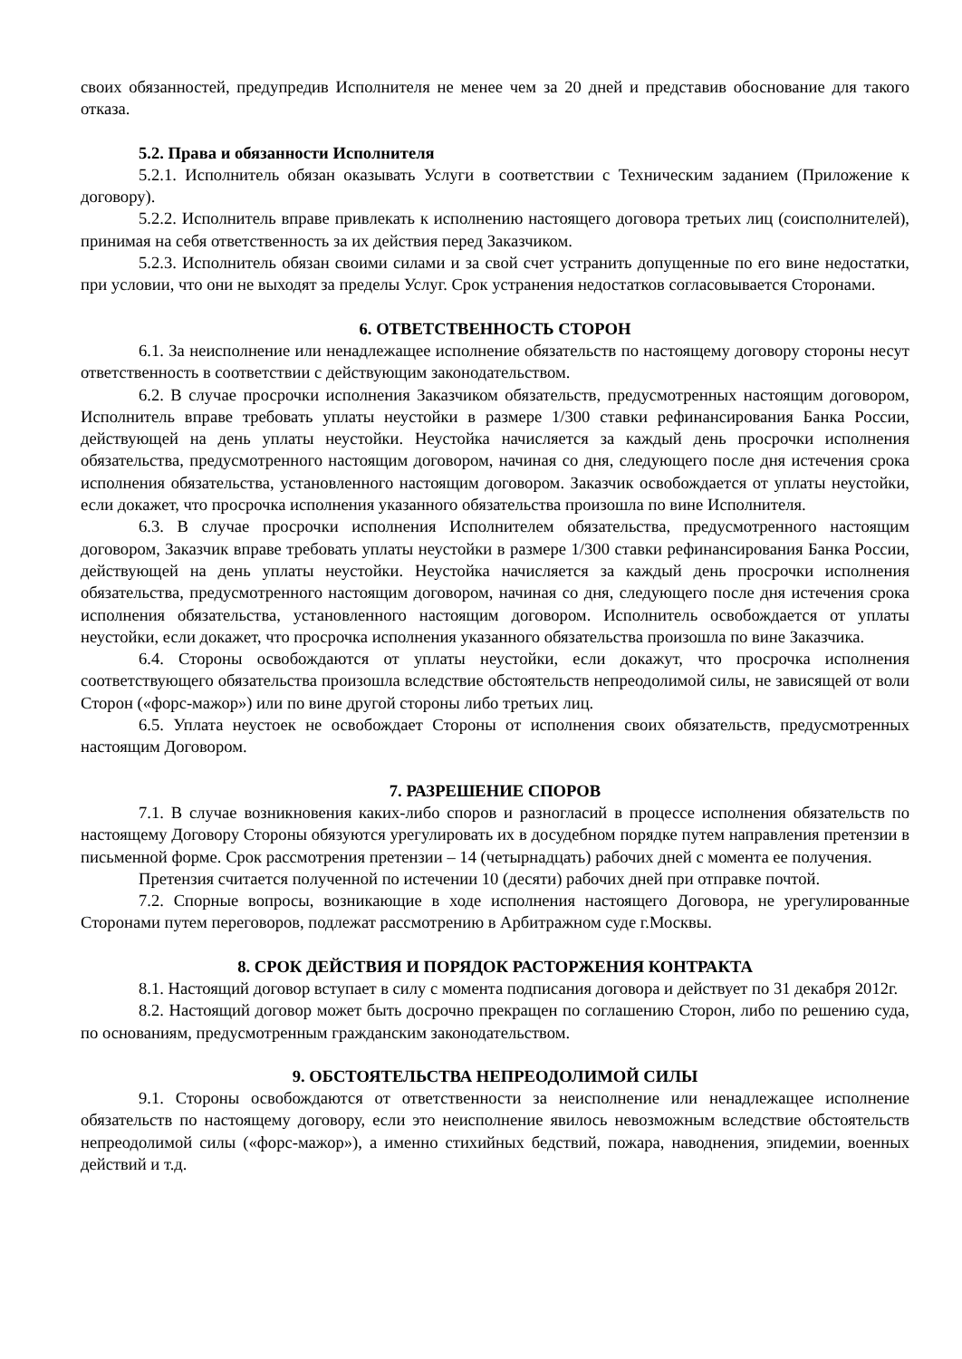своих обязанностей, предупредив Исполнителя не менее чем за 20 дней и представив обоснование для такого отказа.
5.2. Права и обязанности Исполнителя
5.2.1. Исполнитель обязан оказывать Услуги в соответствии с Техническим заданием (Приложение к договору).
5.2.2. Исполнитель вправе привлекать к исполнению настоящего договора третьих лиц (соисполнителей), принимая на себя ответственность за их действия перед Заказчиком.
5.2.3. Исполнитель обязан своими силами и за свой счет устранить допущенные по его вине недостатки, при условии, что они не выходят за пределы Услуг. Срок устранения недостатков согласовывается Сторонами.
6. ОТВЕТСТВЕННОСТЬ СТОРОН
6.1. За неисполнение или ненадлежащее исполнение обязательств по настоящему договору стороны несут ответственность в соответствии с действующим законодательством.
6.2. В случае просрочки исполнения Заказчиком обязательств, предусмотренных настоящим договором, Исполнитель вправе требовать уплаты неустойки в размере 1/300 ставки рефинансирования Банка России, действующей на день уплаты неустойки. Неустойка начисляется за каждый день просрочки исполнения обязательства, предусмотренного настоящим договором, начиная со дня, следующего после дня истечения срока исполнения обязательства, установленного настоящим договором. Заказчик освобождается от уплаты неустойки, если докажет, что просрочка исполнения указанного обязательства произошла по вине Исполнителя.
6.3. В случае просрочки исполнения Исполнителем обязательства, предусмотренного настоящим договором, Заказчик вправе требовать уплаты неустойки в размере 1/300 ставки рефинансирования Банка России, действующей на день уплаты неустойки. Неустойка начисляется за каждый день просрочки исполнения обязательства, предусмотренного настоящим договором, начиная со дня, следующего после дня истечения срока исполнения обязательства, установленного настоящим договором. Исполнитель освобождается от уплаты неустойки, если докажет, что просрочка исполнения указанного обязательства произошла по вине Заказчика.
6.4. Стороны освобождаются от уплаты неустойки, если докажут, что просрочка исполнения соответствующего обязательства произошла вследствие обстоятельств непреодолимой силы, не зависящей от воли Сторон («форс-мажор») или по вине другой стороны либо третьих лиц.
6.5. Уплата неустоек не освобождает Стороны от исполнения своих обязательств, предусмотренных настоящим Договором.
7. РАЗРЕШЕНИЕ СПОРОВ
7.1. В случае возникновения каких-либо споров и разногласий в процессе исполнения обязательств по настоящему Договору Стороны обязуются урегулировать их в досудебном порядке путем направления претензии в письменной форме. Срок рассмотрения претензии – 14 (четырнадцать) рабочих дней с момента ее получения.
Претензия считается полученной по истечении 10 (десяти) рабочих дней при отправке почтой.
7.2. Спорные вопросы, возникающие в ходе исполнения настоящего Договора, не урегулированные Сторонами путем переговоров, подлежат рассмотрению в Арбитражном суде г.Москвы.
8. СРОК ДЕЙСТВИЯ И ПОРЯДОК РАСТОРЖЕНИЯ КОНТРАКТА
8.1. Настоящий договор вступает в силу с момента подписания договора и действует по 31 декабря 2012г.
8.2. Настоящий договор может быть досрочно прекращен по соглашению Сторон, либо по решению суда, по основаниям, предусмотренным гражданским законодательством.
9. ОБСТОЯТЕЛЬСТВА НЕПРЕОДОЛИМОЙ СИЛЫ
9.1. Стороны освобождаются от ответственности за неисполнение или ненадлежащее исполнение обязательств по настоящему договору, если это неисполнение явилось невозможным вследствие обстоятельств непреодолимой силы («форс-мажор»), а именно стихийных бедствий, пожара, наводнения, эпидемии, военных действий и т.д.